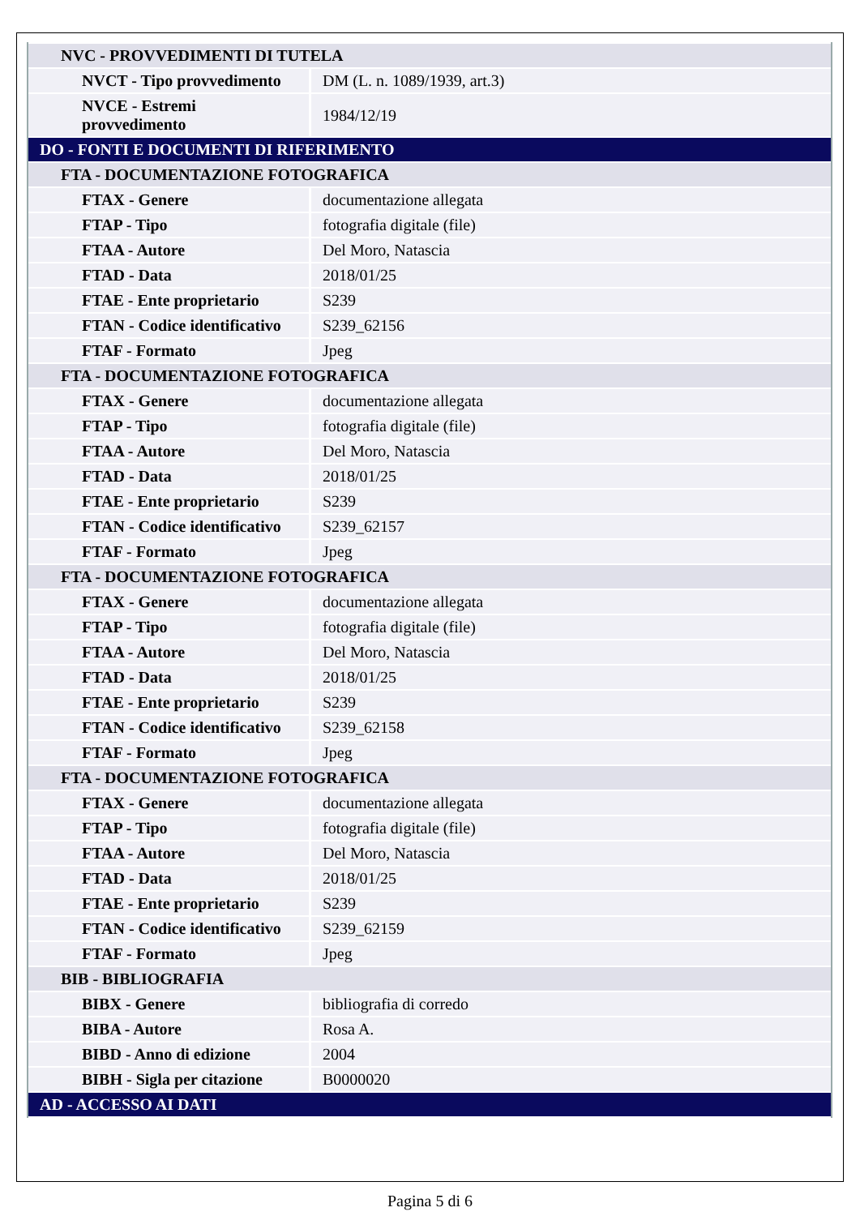| NVC - PROVVEDIMENTI DI TUTELA | |
| NVCT - Tipo provvedimento | DM (L. n. 1089/1939, art.3) |
| NVCE - Estremi provvedimento | 1984/12/19 |
| DO - FONTI E DOCUMENTI DI RIFERIMENTO | |
| FTA - DOCUMENTAZIONE FOTOGRAFICA | |
| FTAX - Genere | documentazione allegata |
| FTAP - Tipo | fotografia digitale (file) |
| FTAA - Autore | Del Moro, Natascia |
| FTAD - Data | 2018/01/25 |
| FTAE - Ente proprietario | S239 |
| FTAN - Codice identificativo | S239_62156 |
| FTAF - Formato | Jpeg |
| FTA - DOCUMENTAZIONE FOTOGRAFICA | |
| FTAX - Genere | documentazione allegata |
| FTAP - Tipo | fotografia digitale (file) |
| FTAA - Autore | Del Moro, Natascia |
| FTAD - Data | 2018/01/25 |
| FTAE - Ente proprietario | S239 |
| FTAN - Codice identificativo | S239_62157 |
| FTAF - Formato | Jpeg |
| FTA - DOCUMENTAZIONE FOTOGRAFICA | |
| FTAX - Genere | documentazione allegata |
| FTAP - Tipo | fotografia digitale (file) |
| FTAA - Autore | Del Moro, Natascia |
| FTAD - Data | 2018/01/25 |
| FTAE - Ente proprietario | S239 |
| FTAN - Codice identificativo | S239_62158 |
| FTAF - Formato | Jpeg |
| FTA - DOCUMENTAZIONE FOTOGRAFICA | |
| FTAX - Genere | documentazione allegata |
| FTAP - Tipo | fotografia digitale (file) |
| FTAA - Autore | Del Moro, Natascia |
| FTAD - Data | 2018/01/25 |
| FTAE - Ente proprietario | S239 |
| FTAN - Codice identificativo | S239_62159 |
| FTAF - Formato | Jpeg |
| BIB - BIBLIOGRAFIA | |
| BIBX - Genere | bibliografia di corredo |
| BIBA - Autore | Rosa A. |
| BIBD - Anno di edizione | 2004 |
| BIBH - Sigla per citazione | B0000020 |
| AD - ACCESSO AI DATI | |
Pagina 5 di 6